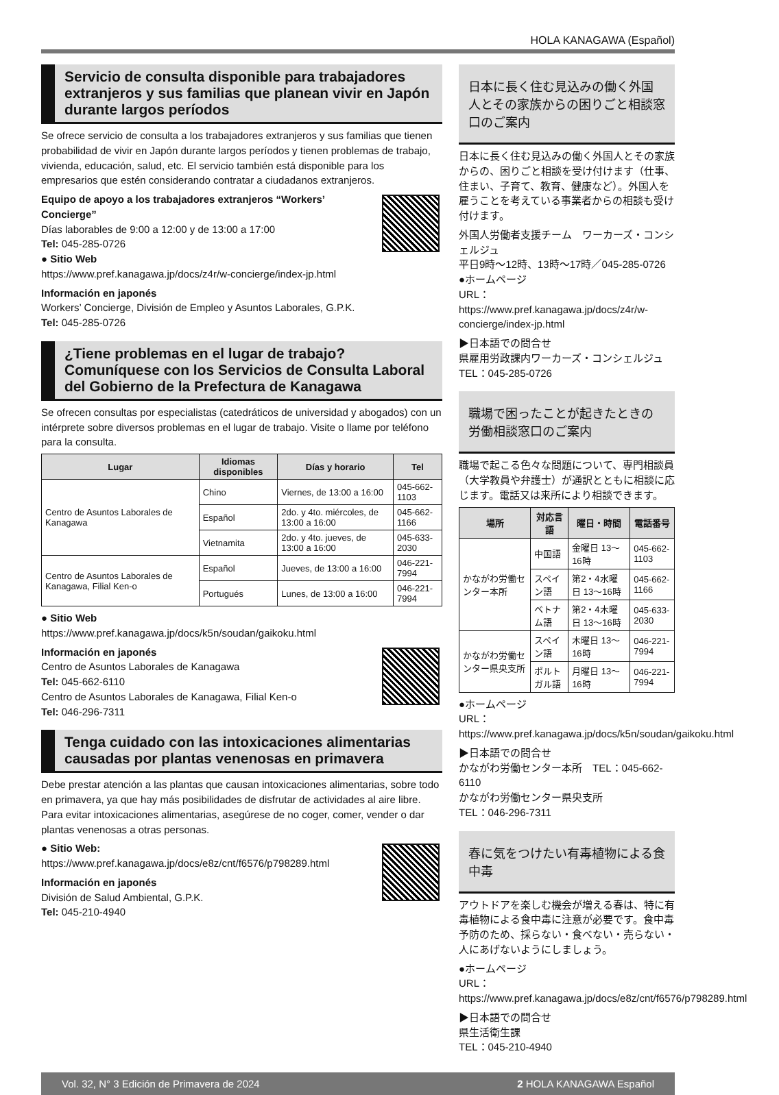HOLA KANAGAWA (Español)
Servicio de consulta disponible para trabajadores extranjeros y sus familias que planean vivir en Japón durante largos períodos
Se ofrece servicio de consulta a los trabajadores extranjeros y sus familias que tienen probabilidad de vivir en Japón durante largos períodos y tienen problemas de trabajo, vivienda, educación, salud, etc. El servicio también está disponible para los empresarios que estén considerando contratar a ciudadanos extranjeros.
Equipo de apoyo a los trabajadores extranjeros “Workers’ Concierge”
Días laborables de 9:00 a 12:00 y de 13:00 a 17:00
Tel: 045-285-0726
● Sitio Web
https://www.pref.kanagawa.jp/docs/z4r/w-concierge/index-jp.html
Información en japonés
Workers’ Concierge, División de Empleo y Asuntos Laborales, G.P.K.
Tel: 045-285-0726
¿Tiene problemas en el lugar de trabajo? Comuníquese con los Servicios de Consulta Laboral del Gobierno de la Prefectura de Kanagawa
Se ofrecen consultas por especialistas (catedráticos de universidad y abogados) con un intérprete sobre diversos problemas en el lugar de trabajo. Visite o llame por teléfono para la consulta.
| Lugar | Idiomas disponibles | Días y horario | Tel |
| --- | --- | --- | --- |
| Centro de Asuntos Laborales de Kanagawa | Chino | Viernes, de 13:00 a 16:00 | 045-662-1103 |
| | Español | 2do. y 4to. miércoles, de 13:00 a 16:00 | 045-662-1166 |
| | Vietnamita | 2do. y 4to. jueves, de 13:00 a 16:00 | 045-633-2030 |
| Centro de Asuntos Laborales de Kanagawa, Filial Ken-o | Español | Jueves, de 13:00 a 16:00 | 046-221-7994 |
| | Portugués | Lunes, de 13:00 a 16:00 | 046-221-7994 |
● Sitio Web
https://www.pref.kanagawa.jp/docs/k5n/soudan/gaikoku.html
Información en japonés
Centro de Asuntos Laborales de Kanagawa
Tel: 045-662-6110
Centro de Asuntos Laborales de Kanagawa, Filial Ken-o
Tel: 046-296-7311
Tenga cuidado con las intoxicaciones alimentarias causadas por plantas venenosas en primavera
Debe prestar atención a las plantas que causan intoxicaciones alimentarias, sobre todo en primavera, ya que hay más posibilidades de disfrutar de actividades al aire libre. Para evitar intoxicaciones alimentarias, asegúrese de no coger, comer, vender o dar plantas venenosas a otras personas.
● Sitio Web: https://www.pref.kanagawa.jp/docs/e8z/cnt/f6576/p798289.html
Información en japonés
División de Salud Ambiental, G.P.K.
Tel: 045-210-4940
日本に長く住む見込みの働く外国人とその家族からの困りごと相談窓口のご案内
日本に長く住む見込みの働く外国人とその家族からの、困りごと相談を受け付けます（仕事、住まい、子育て、教育、健康など）。外国人を雇うことを考えている事業者からの相談も受け付けます。
外国人労働者支援チーム　ワーカーズ・コンシェルジュ
平日9時～12時、13時～17時／045-285-0726
●ホームページ
URL：https://www.pref.kanagawa.jp/docs/z4r/w-concierge/index-jp.html
▶日本語での問合せ
県雇用労政課内ワーカーズ・コンシェルジュ
TEL：045-285-0726
職場で困ったことが起きたときの労働相談窓口のご案内
職場で起こる色々な問題について、専門相談員（大学教員や弁護士）が通訳とともに相談に応じます。電話又は来所により相談できます。
| 場所 | 対応言語 | 曜日・時間 | 電話番号 |
| --- | --- | --- | --- |
| かながわ労働センター本所 | 中国語 | 金曜日 13～16時 | 045-662-1103 |
| | スペイン語 | 第2・4水曜日 13～16時 | 045-662-1166 |
| | ベトナム語 | 第2・4木曜日 13～16時 | 045-633-2030 |
| かながわ労働センター県央支所 | スペイン語 | 木曜日 13～16時 | 046-221-7994 |
| | ポルトガル語 | 月曜日 13～16時 | 046-221-7994 |
●ホームページ
URL：https://www.pref.kanagawa.jp/docs/k5n/soudan/gaikoku.html
▶日本語での問合せ
かながわ労働センター本所　TEL：045-662-6110
かながわ労働センター県央支所
TEL：046-296-7311
春に気をつけたい有毒植物による食中毒
アウトドアを楽しむ機会が増える春は、特に有毒植物による食中毒に注意が必要です。食中毒予防のため、採らない・食べない・売らない・人にあげないようにしましょう。
●ホームページ
URL：https://www.pref.kanagawa.jp/docs/e8z/cnt/f6576/p798289.html
▶日本語での問合せ
県生活衛生課
TEL：045-210-4940
Vol. 32, N° 3 Edición de Primavera de 2024 2 HOLA KANAGAWA Español